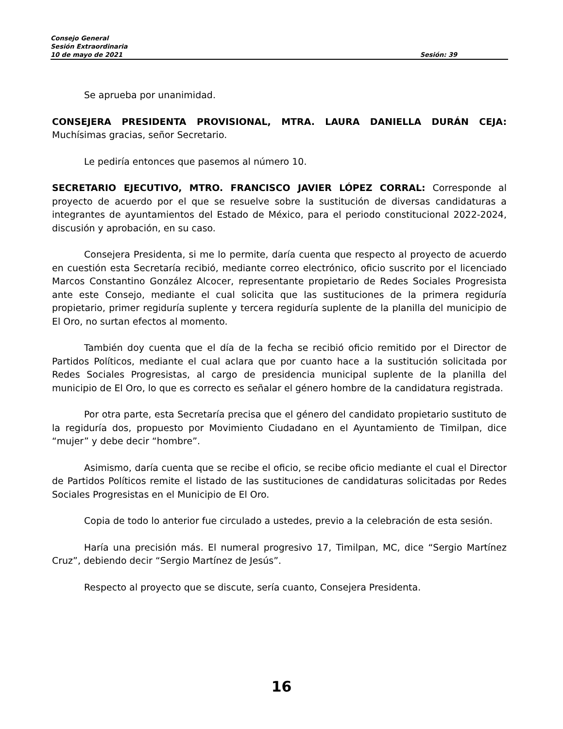Consejo General
Sesión Extraordinaria
10 de mayo de 2021 Sesión: 39
Se aprueba por unanimidad.
CONSEJERA PRESIDENTA PROVISIONAL, MTRA. LAURA DANIELLA DURÁN CEJA: Muchísimas gracias, señor Secretario.
Le pediría entonces que pasemos al número 10.
SECRETARIO EJECUTIVO, MTRO. FRANCISCO JAVIER LÓPEZ CORRAL: Corresponde al proyecto de acuerdo por el que se resuelve sobre la sustitución de diversas candidaturas a integrantes de ayuntamientos del Estado de México, para el periodo constitucional 2022-2024, discusión y aprobación, en su caso.
Consejera Presidenta, si me lo permite, daría cuenta que respecto al proyecto de acuerdo en cuestión esta Secretaría recibió, mediante correo electrónico, oficio suscrito por el licenciado Marcos Constantino González Alcocer, representante propietario de Redes Sociales Progresista ante este Consejo, mediante el cual solicita que las sustituciones de la primera regiduría propietario, primer regiduría suplente y tercera regiduría suplente de la planilla del municipio de El Oro, no surtan efectos al momento.
También doy cuenta que el día de la fecha se recibió oficio remitido por el Director de Partidos Políticos, mediante el cual aclara que por cuanto hace a la sustitución solicitada por Redes Sociales Progresistas, al cargo de presidencia municipal suplente de la planilla del municipio de El Oro, lo que es correcto es señalar el género hombre de la candidatura registrada.
Por otra parte, esta Secretaría precisa que el género del candidato propietario sustituto de la regiduría dos, propuesto por Movimiento Ciudadano en el Ayuntamiento de Timilpan, dice “mujer” y debe decir “hombre”.
Asimismo, daría cuenta que se recibe el oficio, se recibe oficio mediante el cual el Director de Partidos Políticos remite el listado de las sustituciones de candidaturas solicitadas por Redes Sociales Progresistas en el Municipio de El Oro.
Copia de todo lo anterior fue circulado a ustedes, previo a la celebración de esta sesión.
Haría una precisión más. El numeral progresivo 17, Timilpan, MC, dice “Sergio Martínez Cruz”, debiendo decir “Sergio Martínez de Jesús”.
Respecto al proyecto que se discute, sería cuanto, Consejera Presidenta.
16